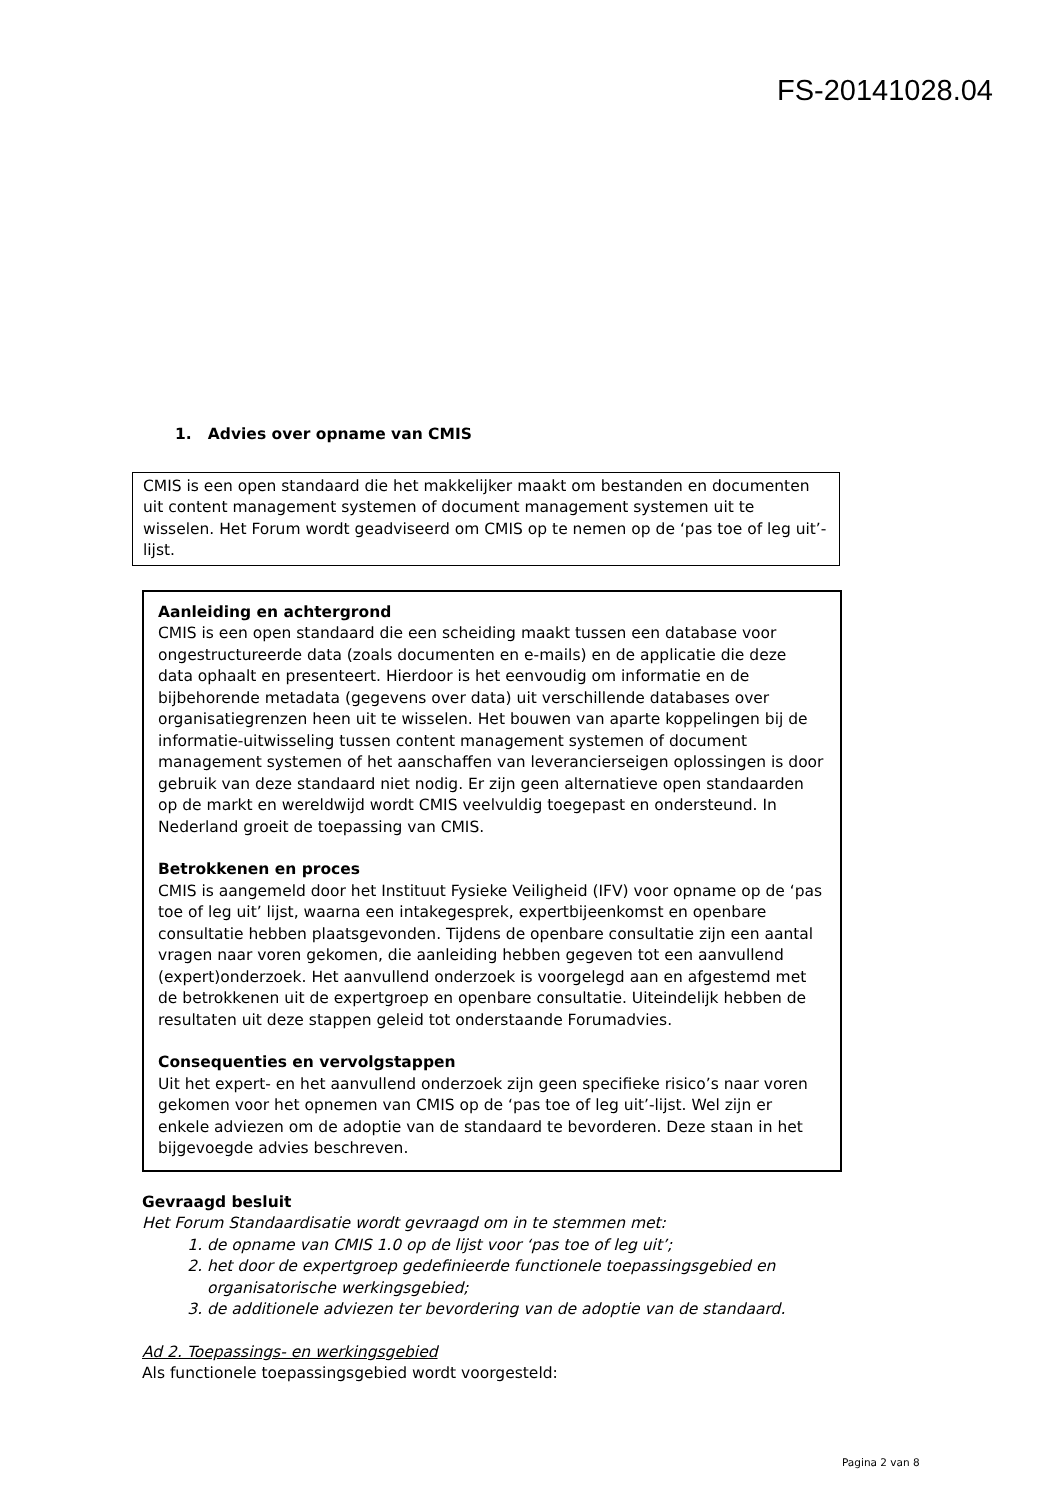FS-20141028.04
1. Advies over opname van CMIS
CMIS is een open standaard die het makkelijker maakt om bestanden en documenten uit content management systemen of document management systemen uit te wisselen. Het Forum wordt geadviseerd om CMIS op te nemen op de ‘pas toe of leg uit’- lijst.
Aanleiding en achtergrond
CMIS is een open standaard die een scheiding maakt tussen een database voor ongestructureerde data (zoals documenten en e-mails) en de applicatie die deze data ophaalt en presenteert. Hierdoor is het eenvoudig om informatie en de bijbehorende metadata (gegevens over data) uit verschillende databases over organisatiegrenzen heen uit te wisselen. Het bouwen van aparte koppelingen bij de informatie-uitwisseling tussen content management systemen of document management systemen of het aanschaffen van leverancierseigen oplossingen is door gebruik van deze standaard niet nodig. Er zijn geen alternatieve open standaarden op de markt en wereldwijd wordt CMIS veelvuldig toegepast en ondersteund. In Nederland groeit de toepassing van CMIS.
Betrokkenen en proces
CMIS is aangemeld door het Instituut Fysieke Veiligheid (IFV) voor opname op de ‘pas toe of leg uit’ lijst, waarna een intakegesprek, expertbijeenkomst en openbare consultatie hebben plaatsgevonden. Tijdens de openbare consultatie zijn een aantal vragen naar voren gekomen, die aanleiding hebben gegeven tot een aanvullend (expert)onderzoek. Het aanvullend onderzoek is voorgelegd aan en afgestemd met de betrokkenen uit de expertgroep en openbare consultatie. Uiteindelijk hebben de resultaten uit deze stappen geleid tot onderstaande Forumadvies.
Consequenties en vervolgstappen
Uit het expert- en het aanvullend onderzoek zijn geen specifieke risico’s naar voren gekomen voor het opnemen van CMIS op de ‘pas toe of leg uit’-lijst. Wel zijn er enkele adviezen om de adoptie van de standaard te bevorderen. Deze staan in het bijgevoegde advies beschreven.
Gevraagd besluit
Het Forum Standaardisatie wordt gevraagd om in te stemmen met:
1. de opname van CMIS 1.0 op de lijst voor ‘pas toe of leg uit’;
2. het door de expertgroep gedefinieerde functionele toepassingsgebied en organisatorische werkingsgebied;
3. de additionele adviezen ter bevordering van de adoptie van de standaard.
Ad 2. Toepassings- en werkingsgebied
Als functionele toepassingsgebied wordt voorgesteld:
Pagina 2 van 8